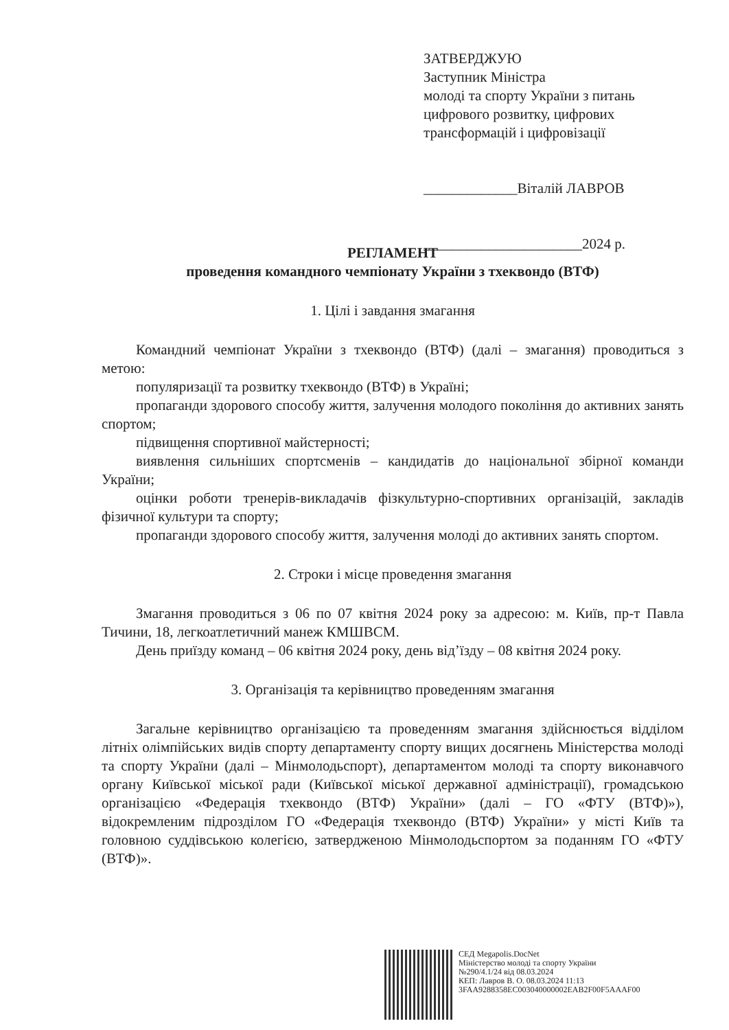ЗАТВЕРДЖУЮ
Заступник Міністра
молоді та спорту України з питань
цифрового розвитку, цифрових
трансформацій і цифровізації
_____________Віталій ЛАВРОВ
______________________2024 р.
РЕГЛАМЕНТ
проведення командного чемпіонату України з тхеквондо (ВТФ)
1. Цілі і завдання змагання
Командний чемпіонат України з тхеквондо (ВТФ) (далі – змагання) проводиться з метою:
популяризації та розвитку тхеквондо (ВТФ) в Україні;
пропаганди здорового способу життя, залучення молодого покоління до активних занять спортом;
підвищення спортивної майстерності;
виявлення сильніших спортсменів – кандидатів до національної збірної команди України;
оцінки роботи тренерів-викладачів фізкультурно-спортивних організацій, закладів фізичної культури та спорту;
пропаганди здорового способу життя, залучення молоді до активних занять спортом.
2. Строки і місце проведення змагання
Змагання проводиться з 06 по 07 квітня 2024 року за адресою: м. Київ, пр-т Павла Тичини, 18, легкоатлетичний манеж КМШВСМ.
День приїзду команд – 06 квітня 2024 року, день від’їзду – 08 квітня 2024 року.
3. Організація та керівництво проведенням змагання
Загальне керівництво організацією та проведенням змагання здійснюється відділом літніх олімпійських видів спорту департаменту спорту вищих досягнень Міністерства молоді та спорту України (далі – Мінмолодьспорт), департаментом молоді та спорту виконавчого органу Київської міської ради (Київської міської державної адміністрації), громадською організацією «Федерація тхеквондо (ВТФ) України» (далі – ГО «ФТУ (ВТФ)»), відокремленим підрозділом ГО «Федерація тхеквондо (ВТФ) України» у місті Київ та головною суддівською колегією, затвердженою Мінмолодьспортом за поданням ГО «ФТУ (ВТФ)».
СЕД Megapolis.DocNet
Міністерство молоді та спорту України
№290/4.1/24 від 08.03.2024
КЕП: Лавров В. О. 08.03.2024 11:13
3FAA9288358EC003040000002EAB2F00F5AAAF00